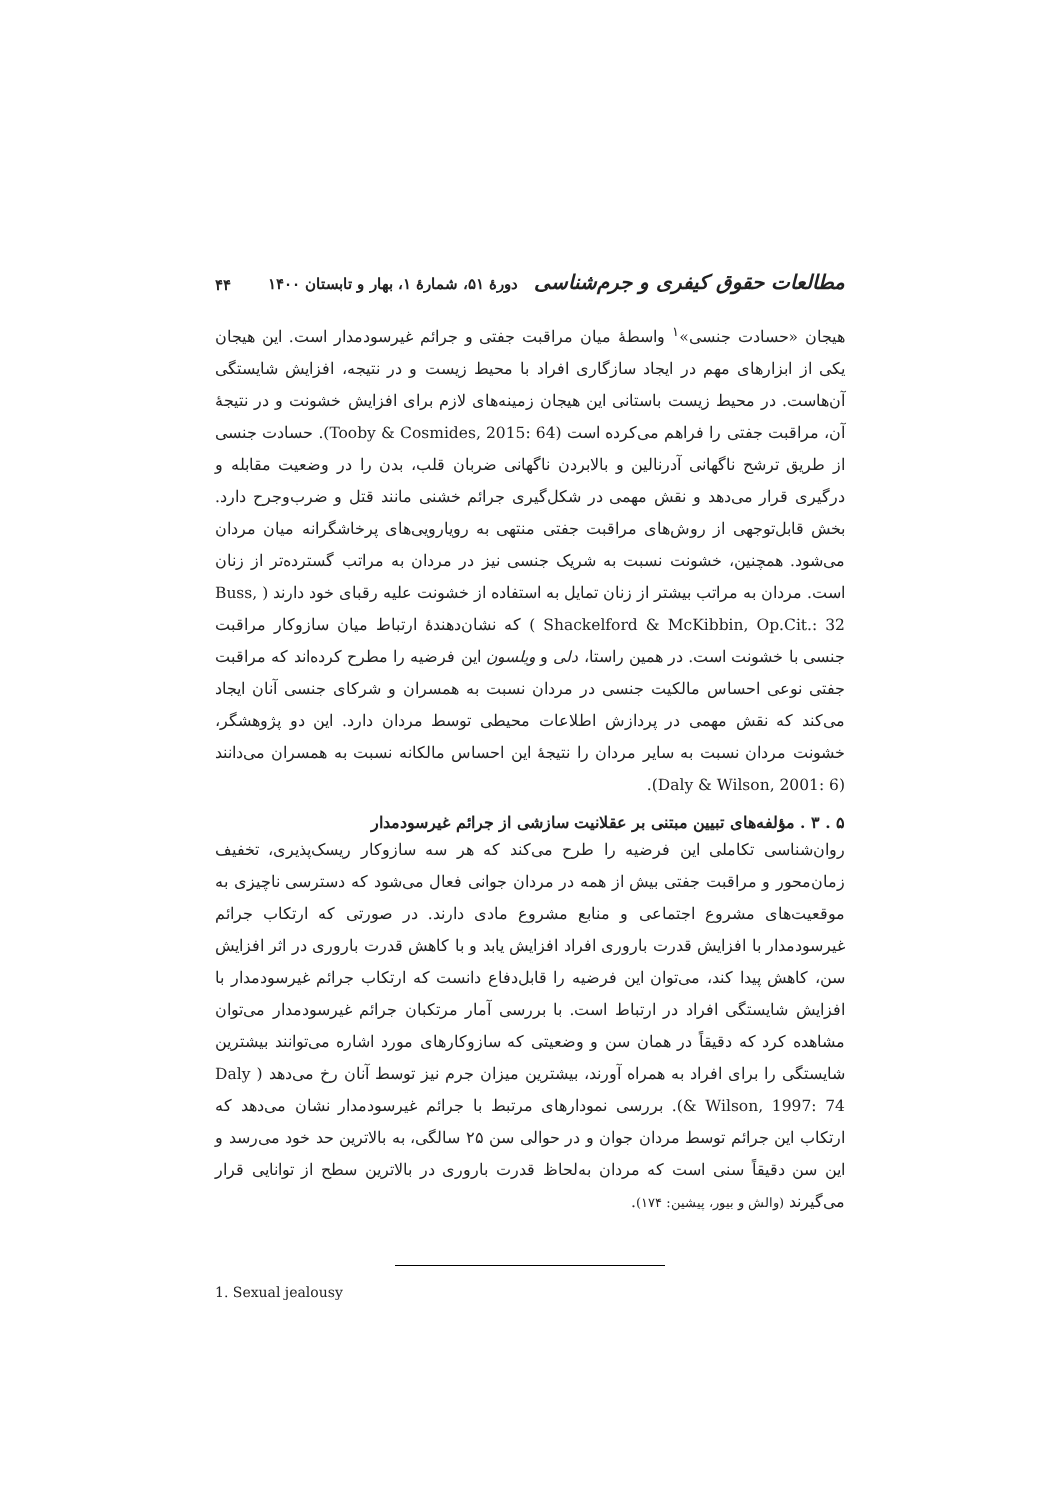مطالعات حقوق کیفری و جرم‌شناسی دورهٔ ۵۱، شمارهٔ ۱، بهار و تابستان ۱۴۰۰ ۴۴
هیجان «حسادت جنسی»<sup>۱</sup> واسطهٔ میان مراقبت جفتی و جرائم غیرسودمدار است. این هیجان یکی از ابزارهای مهم در ایجاد سازگاری افراد با محیط زیست و در نتیجه، افزایش شایستگی آن‌هاست. در محیط زیست باستانی این هیجان زمینه‌های لازم برای افزایش خشونت و در نتیجهٔ آن، مراقبت جفتی را فراهم می‌کرده است (Tooby & Cosmides, 2015: 64). حسادت جنسی از طریق ترشح ناگهانی آدرنالین و بالابردن ناگهانی ضربان قلب، بدن را در وضعیت مقابله و درگیری قرار می‌دهد و نقش مهمی در شکل‌گیری جرائم خشنی مانند قتل و ضرب‌وجرح دارد. بخش قابل‌توجهی از روش‌های مراقبت جفتی منتهی به رویارویی‌های پرخاشگرانه میان مردان می‌شود. همچنین، خشونت نسبت به شریک جنسی نیز در مردان به مراتب گسترده‌تر از زنان است. مردان به مراتب بیشتر از زنان تمایل به استفاده از خشونت علیه رقبای خود دارند ( Buss, Shackelford & McKibbin, Op.Cit.: 32 ) که نشان‌دهندهٔ ارتباط میان سازوکار مراقبت جنسی با خشونت است. در همین راستا، دلی و ویلسون این فرضیه را مطرح کرده‌اند که مراقبت جفتی نوعی احساس مالکیت جنسی در مردان نسبت به همسران و شرکای جنسی آنان ایجاد می‌کند که نقش مهمی در پردازش اطلاعات محیطی توسط مردان دارد. این دو پژوهشگر، خشونت مردان نسبت به سایر مردان را نتیجهٔ این احساس مالکانه نسبت به همسران می‌دانند (Daly & Wilson, 2001: 6).
۵ . ۳ . مؤلفه‌های تبیین مبتنی بر عقلانیت سازشی از جرائم غیرسودمدار
روان‌شناسی تکاملی این فرضیه را طرح می‌کند که هر سه سازوکار ریسک‌پذیری، تخفیف زمان‌محور و مراقبت جفتی بیش از همه در مردان جوانی فعال می‌شود که دسترسی ناچیزی به موقعیت‌های مشروع اجتماعی و منابع مشروع مادی دارند. در صورتی که ارتکاب جرائم غیرسودمدار با افزایش قدرت باروری افراد افزایش یابد و با کاهش قدرت باروری در اثر افزایش سن، کاهش پیدا کند، می‌توان این فرضیه را قابل‌دفاع دانست که ارتکاب جرائم غیرسودمدار با افزایش شایستگی افراد در ارتباط است. با بررسی آمار مرتکبان جرائم غیرسودمدار می‌توان مشاهده کرد که دقیقاً در همان سن و وضعیتی که سازوکارهای مورد اشاره می‌توانند بیشترین شایستگی را برای افراد به همراه آورند، بیشترین میزان جرم نیز توسط آنان رخ می‌دهد ( Daly & Wilson, 1997: 74). بررسی نمودارهای مرتبط با جرائم غیرسودمدار نشان می‌دهد که ارتکاب این جرائم توسط مردان جوان و در حوالی سن ۲۵ سالگی، به بالاترین حد خود می‌رسد و این سن دقیقاً سنی است که مردان به‌لحاظ قدرت باروری در بالاترین سطح از توانایی قرار می‌گیرند (والش و بیور، پیشین: ۱۷۴).
1. Sexual jealousy